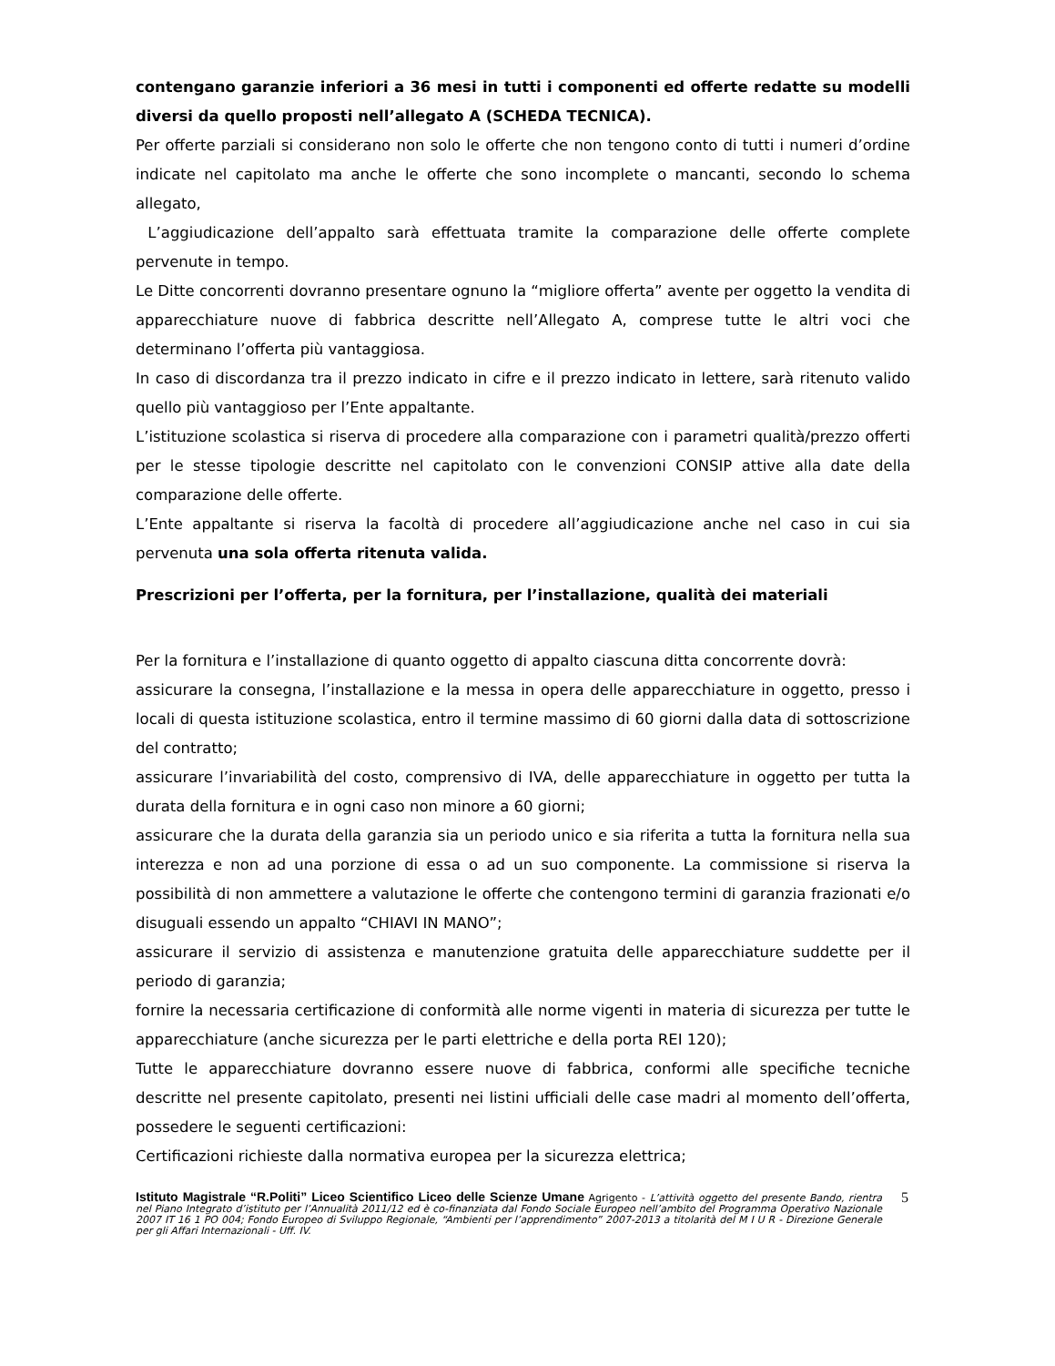contengano garanzie inferiori a 36 mesi in tutti i componenti ed offerte redatte su modelli diversi da quello proposti nell’allegato A (SCHEDA TECNICA).
Per offerte parziali si considerano non solo le offerte che non tengono conto di tutti i numeri d’ordine indicate nel capitolato ma anche le offerte che sono incomplete o mancanti, secondo lo schema allegato,
L’aggiudicazione dell’appalto sarà effettuata tramite la comparazione delle offerte complete pervenute in tempo.
Le Ditte concorrenti dovranno presentare ognuno la “migliore offerta” avente per oggetto la vendita di apparecchiature nuove di fabbrica descritte nell’Allegato A, comprese tutte le altri voci che determinano l’offerta più vantaggiosa.
In caso di discordanza tra il prezzo indicato in cifre e il prezzo indicato in lettere, sarà ritenuto valido quello più vantaggioso per l’Ente appaltante.
L’istituzione scolastica si riserva di procedere alla comparazione con i parametri qualità/prezzo offerti per le stesse tipologie descritte nel capitolato con le convenzioni CONSIP attive alla date della comparazione delle offerte.
L’Ente appaltante si riserva la facoltà di procedere all’aggiudicazione anche nel caso in cui sia pervenuta una sola offerta ritenuta valida.
Prescrizioni per l’offerta, per la fornitura, per l’installazione, qualità dei materiali
Per la fornitura e l’installazione di quanto oggetto di appalto ciascuna ditta concorrente dovrà:
assicurare la consegna, l’installazione e la messa in opera delle apparecchiature in oggetto, presso i locali di questa istituzione scolastica, entro il termine massimo di 60 giorni dalla data di sottoscrizione del contratto;
assicurare l’invariabilità del costo, comprensivo di IVA, delle apparecchiature in oggetto per tutta la durata della fornitura e in ogni caso non minore a 60 giorni;
assicurare che la durata della garanzia sia un periodo unico e sia riferita a tutta la fornitura nella sua interezza e non ad una porzione di essa o ad un suo componente. La commissione si riserva la possibilità di non ammettere a valutazione le offerte che contengono termini di garanzia frazionati e/o disuguali essendo un appalto “CHIAVI IN MANO”;
assicurare il servizio di assistenza e manutenzione gratuita delle apparecchiature suddette per il periodo di garanzia;
fornire la necessaria certificazione di conformità alle norme vigenti in materia di sicurezza per tutte le apparecchiature (anche sicurezza per le parti elettriche e della porta REI 120);
Tutte le apparecchiature dovranno essere nuove di fabbrica, conformi alle specifiche tecniche descritte nel presente capitolato, presenti nei listini ufficiali delle case madri al momento dell’offerta, possedere le seguenti certificazioni:
Certificazioni richieste dalla normativa europea per la sicurezza elettrica;
Istituto Magistrale “R.Politi” Liceo Scientifico Liceo delle Scienze Umane Agrigento - L’attività oggetto del presente Bando, rientra nel Piano Integrato d’istituto per l’Annualità 2011/12 ed è co-finanziata dal Fondo Sociale Europeo nell’ambito del Programma Operativo Nazionale 2007 IT 16 1 PO 004; Fondo Europeo di Sviluppo Regionale, “Ambienti per l’apprendimento” 2007-2013 a titolarità del M I U R - Direzione Generale per gli Affari Internazionali - Uff. IV.
5